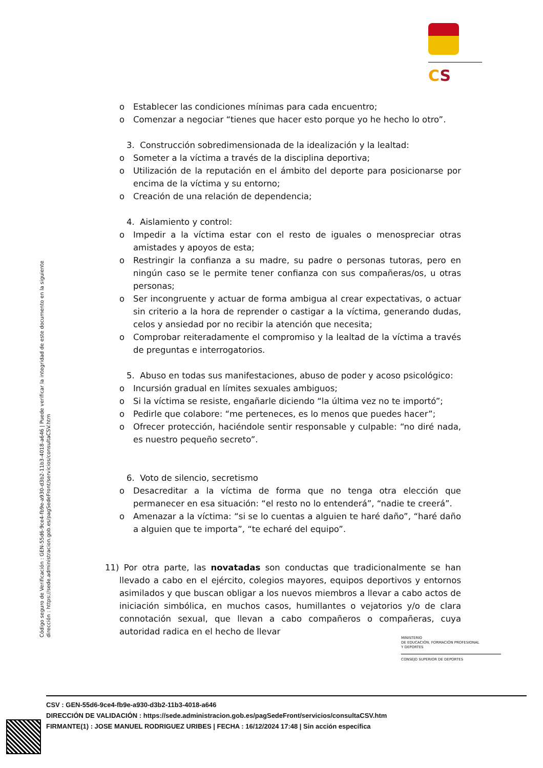CS
o Establecer las condiciones mínimas para cada encuentro;
o Comenzar a negociar “tienes que hacer esto porque yo he hecho lo otro”.
3. Construcción sobredimensionada de la idealización y la lealtad:
o Someter a la víctima a través de la disciplina deportiva;
o Utilización de la reputación en el ámbito del deporte para posicionarse por encima de la víctima y su entorno;
o Creación de una relación de dependencia;
4. Aislamiento y control:
o Impedir a la víctima estar con el resto de iguales o menospreciar otras amistades y apoyos de esta;
o Restringir la confianza a su madre, su padre o personas tutoras, pero en ningún caso se le permite tener confianza con sus compañeras/os, u otras personas;
o Ser incongruente y actuar de forma ambigua al crear expectativas, o actuar sin criterio a la hora de reprender o castigar a la víctima, generando dudas, celos y ansiedad por no recibir la atención que necesita;
o Comprobar reiteradamente el compromiso y la lealtad de la víctima a través de preguntas e interrogatorios.
5. Abuso en todas sus manifestaciones, abuso de poder y acoso psicológico:
o Incursión gradual en límites sexuales ambiguos;
o Si la víctima se resiste, engañarle diciendo “la última vez no te importó”;
o Pedirle que colabore: “me perteneces, es lo menos que puedes hacer”;
o Ofrecer protección, haciéndole sentir responsable y culpable: “no diré nada, es nuestro pequeño secreto”.
6. Voto de silencio, secretismo
o Desacreditar a la víctima de forma que no tenga otra elección que permanecer en esa situación: “el resto no lo entenderá”, “nadie te creerá”.
o Amenazar a la víctima: “si se lo cuentas a alguien te haré daño”, “haré daño a alguien que te importa”, “te echaré del equipo”.
11) Por otra parte, las novatadas son conductas que tradicionalmente se han llevado a cabo en el ejército, colegios mayores, equipos deportivos y entornos asimilados y que buscan obligar a los nuevos miembros a llevar a cabo actos de iniciación simbólica, en muchos casos, humillantes o vejatorios y/o de clara connotación sexual, que llevan a cabo compañeros o compañeras, cuya autoridad radica en el hecho de llevar
Código seguro de Verificación : GEN-55d6-9ce4-fb9e-a930-d3b2-11b3-4018-a646 | Puede verificar la integridad de este documento en la siguiente dirección : https://sede.administracion.gob.es/pagSedeFront/servicios/consultaCSV.htm
MINISTERIO
DE EDUCACIÓN, FORMACIÓN PROFESIONAL
Y DEPORTES
CONSEJO SUPERIOR DE DEPORTES
CSV : GEN-55d6-9ce4-fb9e-a930-d3b2-11b3-4018-a646
DIRECCIÓN DE VALIDACIÓN : https://sede.administracion.gob.es/pagSedeFront/servicios/consultaCSV.htm
FIRMANTE(1) : JOSE MANUEL RODRIGUEZ URIBES | FECHA : 16/12/2024 17:48 | Sin acción específica